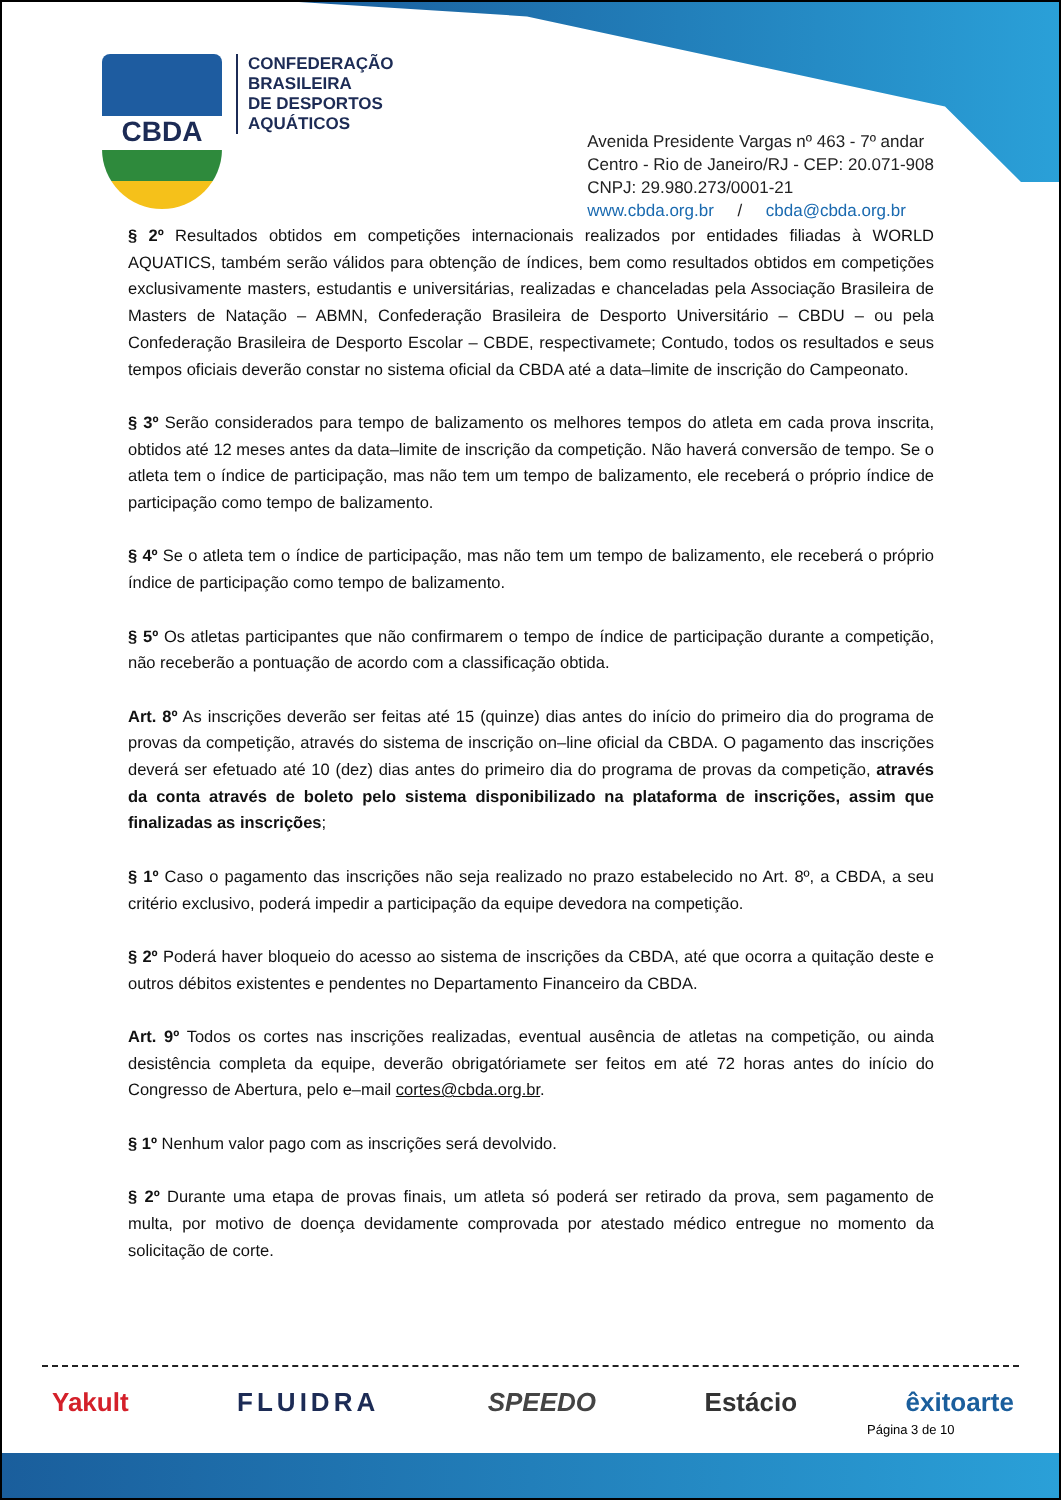CBDA
CONFEDERAÇÃO
BRASILEIRA
DE DESPORTOS
AQUÁTICOS
Avenida Presidente Vargas nº 463 - 7º andar
Centro - Rio de Janeiro/RJ - CEP: 20.071-908
CNPJ: 29.980.273/0001-21
www.cbda.org.br / cbda@cbda.org.br
§ 2º Resultados obtidos em competições internacionais realizados por entidades filiadas à WORLD AQUATICS, também serão válidos para obtenção de índices, bem como resultados obtidos em competições exclusivamente masters, estudantis e universitárias, realizadas e chanceladas pela Associação Brasileira de Masters de Natação – ABMN, Confederação Brasileira de Desporto Universitário – CBDU – ou pela Confederação Brasileira de Desporto Escolar – CBDE, respectivamete; Contudo, todos os resultados e seus tempos oficiais deverão constar no sistema oficial da CBDA até a data–limite de inscrição do Campeonato.
§ 3º Serão considerados para tempo de balizamento os melhores tempos do atleta em cada prova inscrita, obtidos até 12 meses antes da data–limite de inscrição da competição. Não haverá conversão de tempo. Se o atleta tem o índice de participação, mas não tem um tempo de balizamento, ele receberá o próprio índice de participação como tempo de balizamento.
§ 4º Se o atleta tem o índice de participação, mas não tem um tempo de balizamento, ele receberá o próprio índice de participação como tempo de balizamento.
§ 5º Os atletas participantes que não confirmarem o tempo de índice de participação durante a competição, não receberão a pontuação de acordo com a classificação obtida.
Art. 8º As inscrições deverão ser feitas até 15 (quinze) dias antes do início do primeiro dia do programa de provas da competição, através do sistema de inscrição on–line oficial da CBDA. O pagamento das inscrições deverá ser efetuado até 10 (dez) dias antes do primeiro dia do programa de provas da competição, através da conta através de boleto pelo sistema disponibilizado na plataforma de inscrições, assim que finalizadas as inscrições;
§ 1º Caso o pagamento das inscrições não seja realizado no prazo estabelecido no Art. 8º, a CBDA, a seu critério exclusivo, poderá impedir a participação da equipe devedora na competição.
§ 2º Poderá haver bloqueio do acesso ao sistema de inscrições da CBDA, até que ocorra a quitação deste e outros débitos existentes e pendentes no Departamento Financeiro da CBDA.
Art. 9º Todos os cortes nas inscrições realizadas, eventual ausência de atletas na competição, ou ainda desistência completa da equipe, deverão obrigatóriamete ser feitos em até 72 horas antes do início do Congresso de Abertura, pelo e–mail cortes@cbda.org.br.
§ 1º Nenhum valor pago com as inscrições será devolvido.
§ 2º Durante uma etapa de provas finais, um atleta só poderá ser retirado da prova, sem pagamento de multa, por motivo de doença devidamente comprovada por atestado médico entregue no momento da solicitação de corte.
Yakult FLUIDRA SPEEDO Estácio êxitoarte
Página 3 de 10